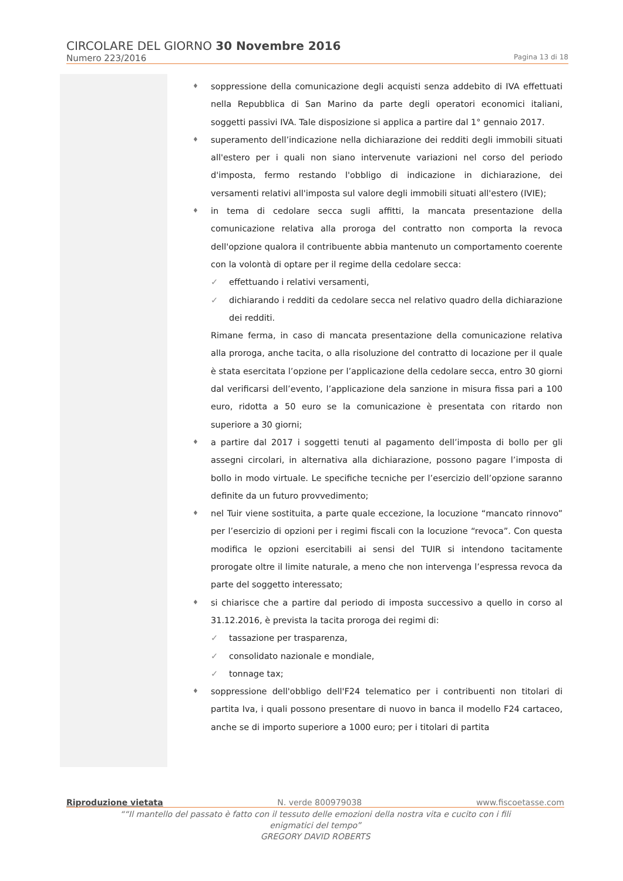CIRCOLARE DEL GIORNO 30 Novembre 2016
Numero 223/2016 Pagina 13 di 18
♦ soppressione della comunicazione degli acquisti senza addebito di IVA effettuati nella Repubblica di San Marino da parte degli operatori economici italiani, soggetti passivi IVA. Tale disposizione si applica a partire dal 1° gennaio 2017.
♦ superamento dell’indicazione nella dichiarazione dei redditi degli immobili situati all'estero per i quali non siano intervenute variazioni nel corso del periodo d'imposta, fermo restando l'obbligo di indicazione in dichiarazione, dei versamenti relativi all'imposta sul valore degli immobili situati all'estero (IVIE);
♦ in tema di cedolare secca sugli affitti, la mancata presentazione della comunicazione relativa alla proroga del contratto non comporta la revoca dell'opzione qualora il contribuente abbia mantenuto un comportamento coerente con la volontà di optare per il regime della cedolare secca:
✓ effettuando i relativi versamenti,
✓ dichiarando i redditi da cedolare secca nel relativo quadro della dichiarazione dei redditi.
Rimane ferma, in caso di mancata presentazione della comunicazione relativa alla proroga, anche tacita, o alla risoluzione del contratto di locazione per il quale è stata esercitata l’opzione per l’applicazione della cedolare secca, entro 30 giorni dal verificarsi dell’evento, l’applicazione dela sanzione in misura fissa pari a 100 euro, ridotta a 50 euro se la comunicazione è presentata con ritardo non superiore a 30 giorni;
♦ a partire dal 2017 i soggetti tenuti al pagamento dell’imposta di bollo per gli assegni circolari, in alternativa alla dichiarazione, possono pagare l’imposta di bollo in modo virtuale. Le specifiche tecniche per l’esercizio dell’opzione saranno definite da un futuro provvedimento;
♦ nel Tuir viene sostituita, a parte quale eccezione, la locuzione “mancato rinnovo” per l’esercizio di opzioni per i regimi fiscali con la locuzione “revoca”. Con questa modifica le opzioni esercitabili ai sensi del TUIR si intendono tacitamente prorogate oltre il limite naturale, a meno che non intervenga l’espressa revoca da parte del soggetto interessato;
♦ si chiarisce che a partire dal periodo di imposta successivo a quello in corso al 31.12.2016, è prevista la tacita proroga dei regimi di:
✓ tassazione per trasparenza,
✓ consolidato nazionale e mondiale,
✓ tonnage tax;
♦ soppressione dell'obbligo dell'F24 telematico per i contribuenti non titolari di partita Iva, i quali possono presentare di nuovo in banca il modello F24 cartaceo, anche se di importo superiore a 1000 euro; per i titolari di partita
Riproduzione vietata N. verde 800979038 www.fiscoetasse.com
““Il mantello del passato è fatto con il tessuto delle emozioni della nostra vita e cucito con i fili
enigmatici del tempo”
GREGORY DAVID ROBERTS